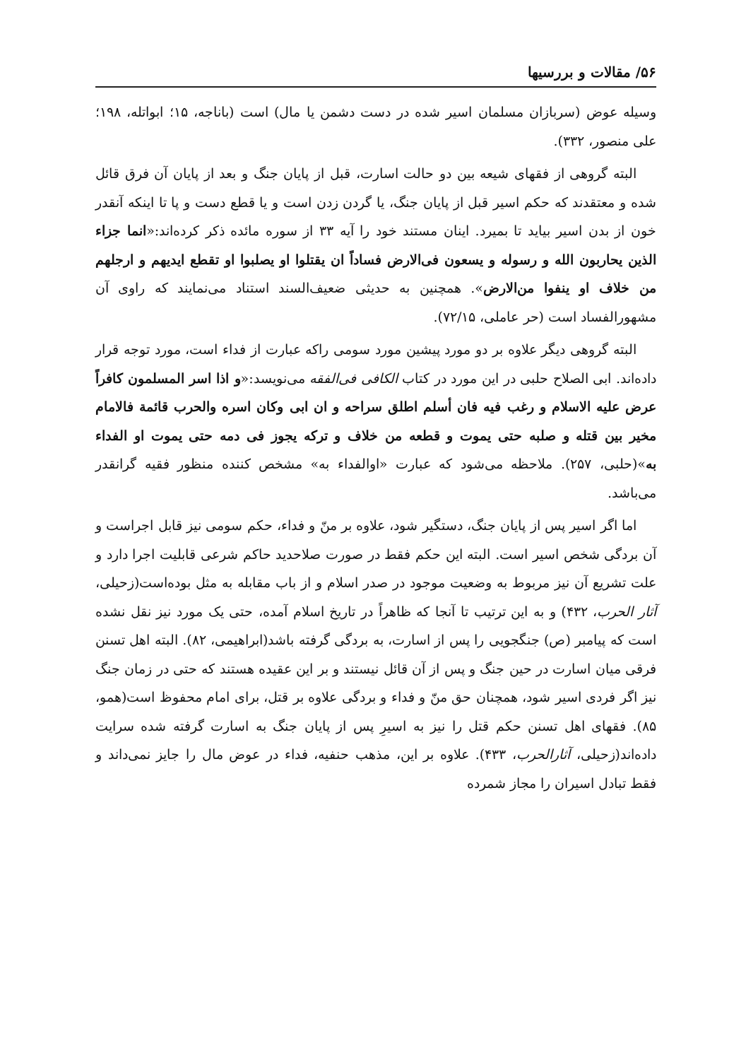۵۶/ مقالات و بررسیها
وسیله عوض (سربازان مسلمان اسیر شده در دست دشمن یا مال) است (باناجه، ۱۵؛ ابواتله، ۱۹۸؛ علی منصور، ۳۳۲).
البته گروهی از فقهای شیعه بین دو حالت اسارت، قبل از پایان جنگ و بعد از پایان آن فرق قائل شده و معتقدند که حکم اسیر قبل از پایان جنگ، یا گردن زدن است و یا قطع دست و پا تا اینکه آنقدر خون از بدن اسیر بیاید تا بمیرد. اینان مستند خود را آیه ۳۳ از سوره مائده ذکر کرده‌اند:«انما جزاء الذین یحاربون الله و رسوله و یسعون فی‌الارض فساداً ان یقتلوا او یصلبوا او تقطع ایدیهم و ارجلهم من خلاف او ینفوا من‌الارض». همچنین به حدیثی ضعیف‌السند استناد می‌نمایند که راوی آن مشهورالفساد است (حر عاملی، ۷۲/۱۵).
البته گروهی دیگر علاوه بر دو مورد پیشین مورد سومی راکه عبارت از فداء است، مورد توجه قرار داده‌اند. ابی الصلاح حلبی در این مورد در کتاب الکافی فی‌الفقه می‌نویسد:«و اذا اسر المسلمون کافراً عرض علیه الاسلام و رغب فیه فان أسلم اطلق سراحه و ان ابی وکان اسره والحرب قائمة فالامام مخیر بین قتله و صلبه حتی یموت و قطعه من خلاف و ترکه یجوز فی دمه حتی یموت او الفداء به»(حلبی، ۲۵۷). ملاحظه می‌شود که عبارت «اوالفداء به» مشخص کننده منظور فقیه گرانقدر می‌باشد.
اما اگر اسیر پس از پایان جنگ، دستگیر شود، علاوه بر منّ و فداء، حکم سومی نیز قابل اجراست و آن بردگی شخص اسیر است. البته این حکم فقط در صورت صلاحدید حاکم شرعی قابلیت اجرا دارد و علت تشریع آن نیز مربوط به وضعیت موجود در صدر اسلام و از باب مقابله به مثل بوده‌است(زحیلی، آثار الحرب، ۴۳۲) و به این ترتیب تا آنجا که ظاهراً در تاریخ اسلام آمده، حتی یک مورد نیز نقل نشده است که پیامبر (ص) جنگجویی را پس از اسارت، به بردگی گرفته باشد(ابراهیمی، ۸۲). البته اهل تسنن فرقی میان اسارت در حین جنگ و پس از آن قائل نیستند و بر این عقیده هستند که حتی در زمان جنگ نیز اگر فردی اسیر شود، همچنان حق منّ و فداء و بردگی علاوه بر قتل، برای امام محفوظ است(همو، ۸۵). فقهای اهل تسنن حکم قتل را نیز به اسیرِ پس از پایان جنگ به اسارت گرفته شده سرایت داده‌اند(زحیلی، آثارالحرب، ۴۳۳). علاوه بر این، مذهب حنفیه، فداء در عوض مال را جایز نمی‌داند و فقط تبادل اسیران را مجاز شمرده